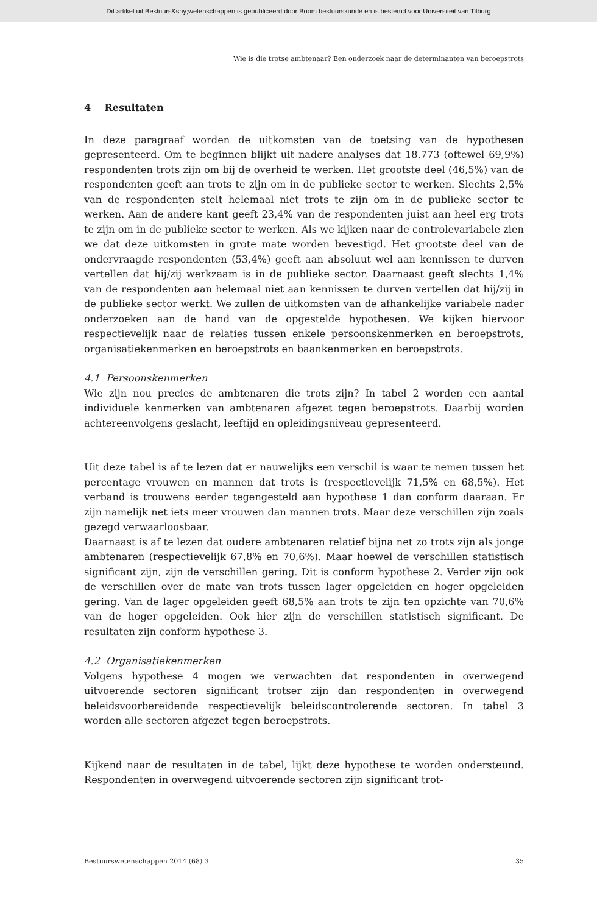Dit artikel uit Bestuurs&shy;wetenschappen is gepubliceerd door Boom bestuurskunde en is bestemd voor Universiteit van Tilburg
Wie is die trotse ambtenaar? Een onderzoek naar de determinanten van beroepstrots
4 Resultaten
In deze paragraaf worden de uitkomsten van de toetsing van de hypothesen gepresenteerd. Om te beginnen blijkt uit nadere analyses dat 18.773 (oftewel 69,9%) respondenten trots zijn om bij de overheid te werken. Het grootste deel (46,5%) van de respondenten geeft aan trots te zijn om in de publieke sector te werken. Slechts 2,5% van de respondenten stelt helemaal niet trots te zijn om in de publieke sector te werken. Aan de andere kant geeft 23,4% van de respondenten juist aan heel erg trots te zijn om in de publieke sector te werken. Als we kijken naar de controlevariabele zien we dat deze uitkomsten in grote mate worden bevestigd. Het grootste deel van de ondervraagde respondenten (53,4%) geeft aan absoluut wel aan kennissen te durven vertellen dat hij/zij werkzaam is in de publieke sector. Daarnaast geeft slechts 1,4% van de respondenten aan helemaal niet aan kennissen te durven vertellen dat hij/zij in de publieke sector werkt. We zullen de uitkomsten van de afhankelijke variabele nader onderzoeken aan de hand van de opgestelde hypothesen. We kijken hiervoor respectievelijk naar de relaties tussen enkele persoonskenmerken en beroepstrots, organisatiekenmerken en beroepstrots en baankenmerken en beroepstrots.
4.1 Persoonskenmerken
Wie zijn nou precies de ambtenaren die trots zijn? In tabel 2 worden een aantal individuele kenmerken van ambtenaren afgezet tegen beroepstrots. Daarbij worden achtereenvolgens geslacht, leeftijd en opleidingsniveau gepresenteerd.
Uit deze tabel is af te lezen dat er nauwelijks een verschil is waar te nemen tussen het percentage vrouwen en mannen dat trots is (respectievelijk 71,5% en 68,5%). Het verband is trouwens eerder tegengesteld aan hypothese 1 dan conform daaraan. Er zijn namelijk net iets meer vrouwen dan mannen trots. Maar deze verschillen zijn zoals gezegd verwaarloosbaar.
Daarnaast is af te lezen dat oudere ambtenaren relatief bijna net zo trots zijn als jonge ambtenaren (respectievelijk 67,8% en 70,6%). Maar hoewel de verschillen statistisch significant zijn, zijn de verschillen gering. Dit is conform hypothese 2. Verder zijn ook de verschillen over de mate van trots tussen lager opgeleiden en hoger opgeleiden gering. Van de lager opgeleiden geeft 68,5% aan trots te zijn ten opzichte van 70,6% van de hoger opgeleiden. Ook hier zijn de verschillen statistisch significant. De resultaten zijn conform hypothese 3.
4.2 Organisatiekenmerken
Volgens hypothese 4 mogen we verwachten dat respondenten in overwegend uitvoerende sectoren significant trotser zijn dan respondenten in overwegend beleidsvoorbereidende respectievelijk beleidscontrolerende sectoren. In tabel 3 worden alle sectoren afgezet tegen beroepstrots.
Kijkend naar de resultaten in de tabel, lijkt deze hypothese te worden ondersteund. Respondenten in overwegend uitvoerende sectoren zijn significant trot-
Bestuurswetenschappen 2014 (68) 3 35